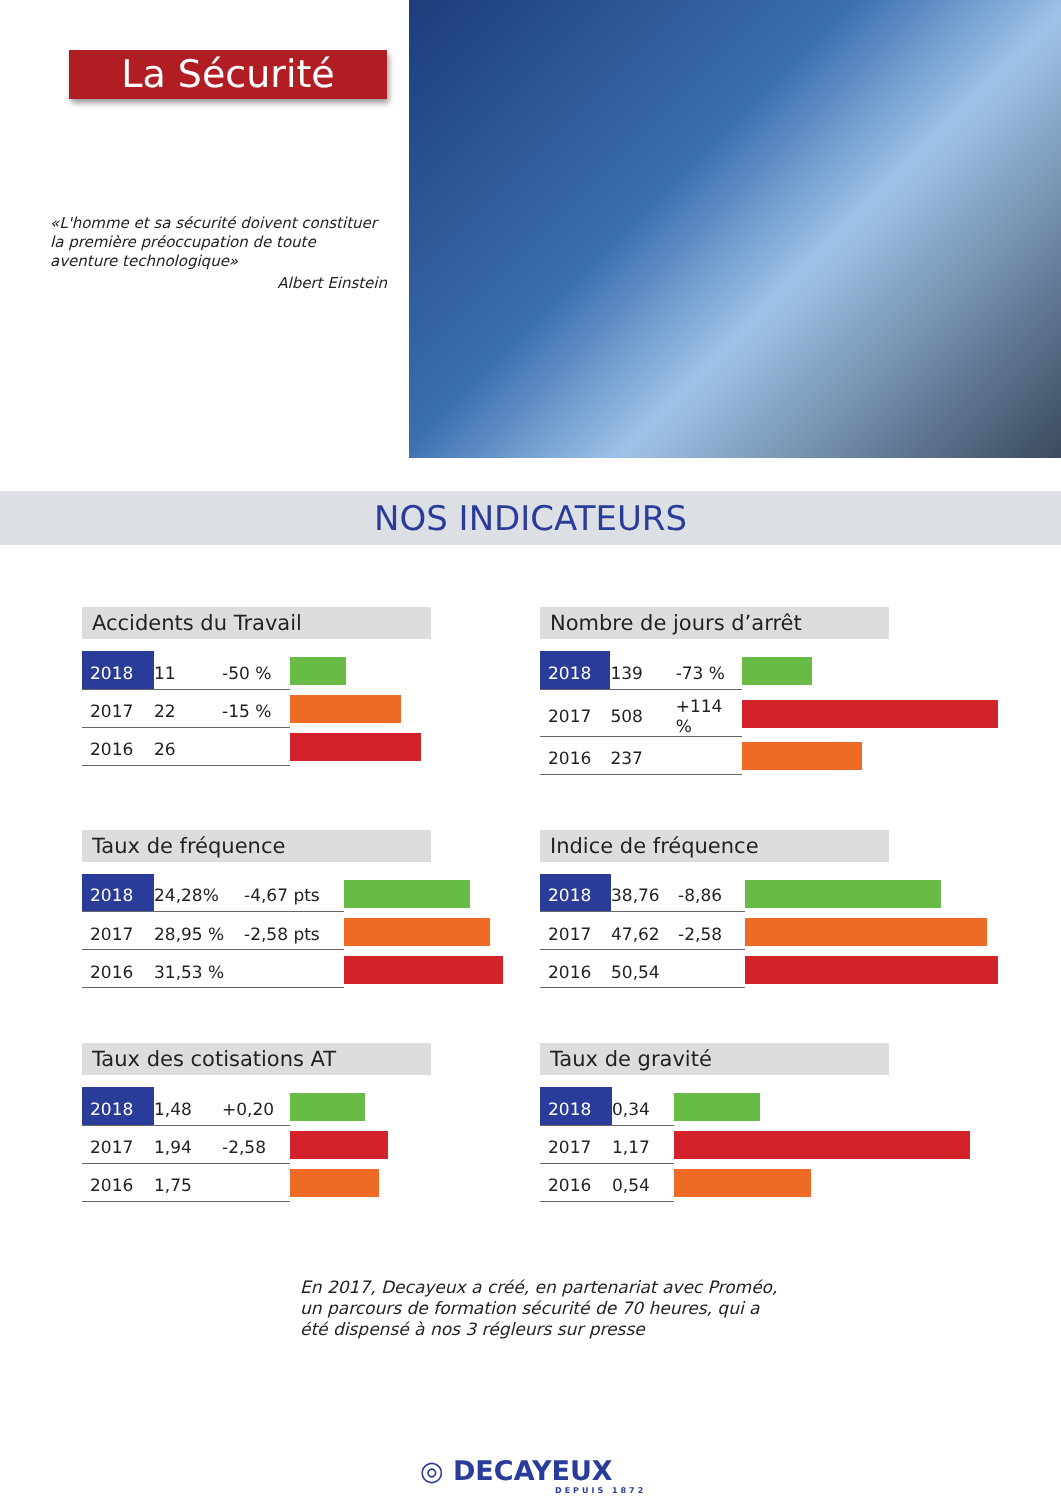La Sécurité
«L'homme et sa sécurité doivent constituer la première préoccupation de toute aventure technologique»
Albert Einstein
NOS INDICATEURS
Accidents du Travail
| 2018 | 11 | -50 % | |
| 2017 | 22 | -15 % | |
| 2016 | 26 | | |
Nombre de jours d’arrêt
| 2018 | 139 | -73 % | |
| 2017 | 508 | +114 % | |
| 2016 | 237 | | |
Taux de fréquence
| 2018 | 24,28% | -4,67 pts | |
| 2017 | 28,95 % | -2,58 pts | |
| 2016 | 31,53 % | | |
Indice de fréquence
| 2018 | 38,76 | -8,86 | |
| 2017 | 47,62 | -2,58 | |
| 2016 | 50,54 | | |
Taux des cotisations AT
| 2018 | 1,48 | +0,20 | |
| 2017 | 1,94 | -2,58 | |
| 2016 | 1,75 | | |
Taux de gravité
| 2018 | 0,34 | |
| 2017 | 1,17 | |
| 2016 | 0,54 | |
En 2017, Decayeux a créé, en partenariat avec Proméo, un parcours de formation sécurité de 70 heures, qui a été dispensé à nos 3 régleurs sur presse
◎ DECAYEUX
DEPUIS 1872